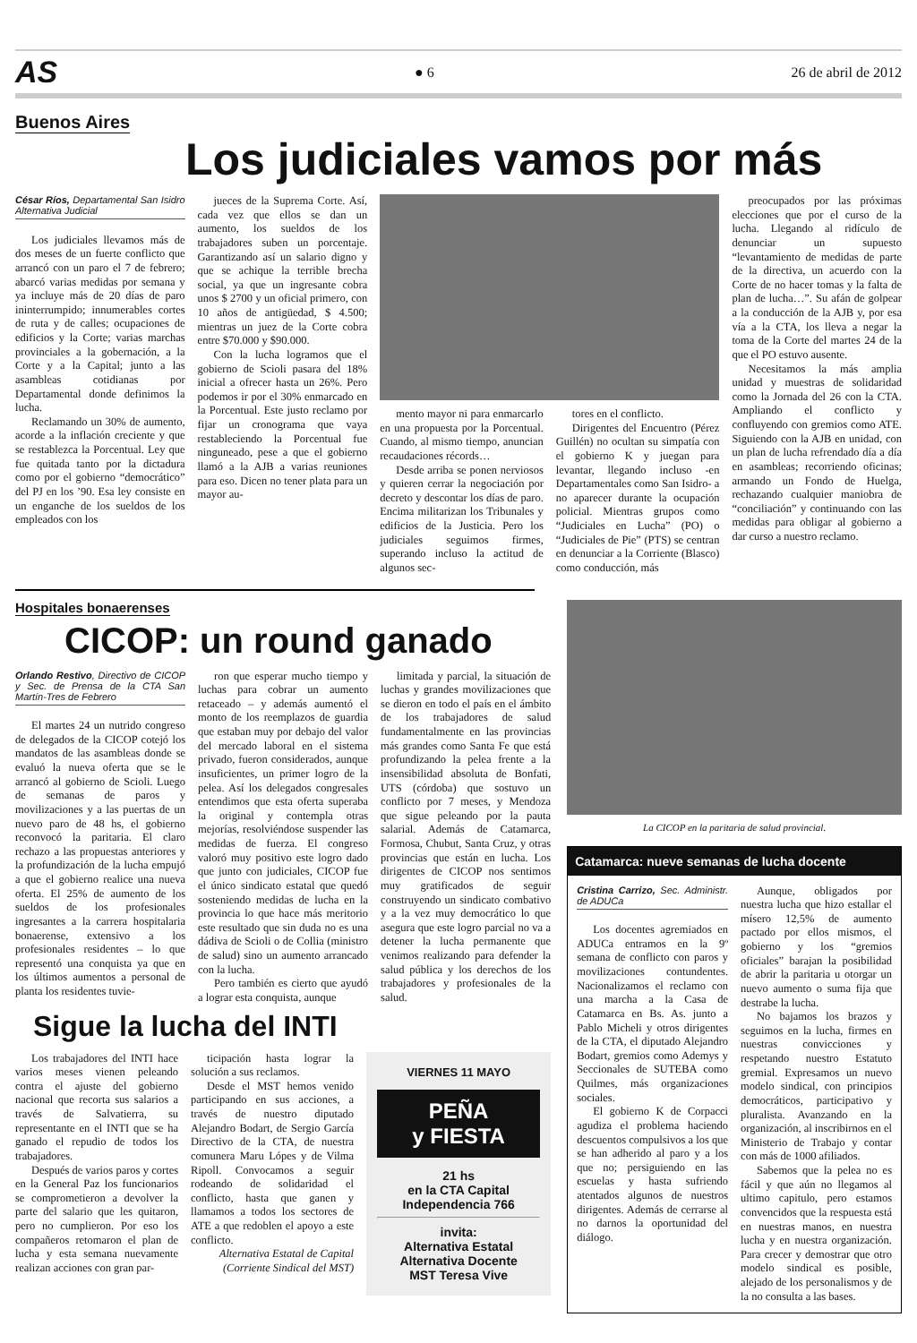AS ● 6 26 de abril de 2012
Buenos Aires
Los judiciales vamos por más
César Ríos, Departamental San Isidro Alternativa Judicial
Los judiciales llevamos más de dos meses de un fuerte conflicto que arrancó con un paro el 7 de febrero; abarcó varias medidas por semana y ya incluye más de 20 días de paro ininterrumpido; innumerables cortes de ruta y de calles; ocupaciones de edificios y la Corte; varias marchas provinciales a la gobernación, a la Corte y a la Capital; junto a las asambleas cotidianas por Departamental donde definimos la lucha.
Reclamando un 30% de aumento, acorde a la inflación creciente y que se restablezca la Porcentual. Ley que fue quitada tanto por la dictadura como por el gobierno “democrático” del PJ en los ’90. Esa ley consiste en un enganche de los sueldos de los empleados con los
jueces de la Suprema Corte. Así, cada vez que ellos se dan un aumento, los sueldos de los trabajadores suben un porcentaje. Garantizando así un salario digno y que se achique la terrible brecha social, ya que un ingresante cobra unos $ 2700 y un oficial primero, con 10 años de antigüedad, $ 4.500; mientras un juez de la Corte cobra entre $70.000 y $90.000.
Con la lucha logramos que el gobierno de Scioli pasara del 18% inicial a ofrecer hasta un 26%. Pero podemos ir por el 30% enmarcado en la Porcentual. Este justo reclamo por fijar un cronograma que vaya restableciendo la Porcentual fue ninguneado, pese a que el gobierno llamó a la AJB a varias reuniones para eso. Dicen no tener plata para un mayor au-
mento mayor ni para enmarcarlo en una propuesta por la Porcentual. Cuando, al mismo tiempo, anuncian recaudaciones récords…
Desde arriba se ponen nerviosos y quieren cerrar la negociación por decreto y descontar los días de paro. Encima militarizan los Tribunales y edificios de la Justicia. Pero los judiciales seguimos firmes, superando incluso la actitud de algunos sec-
tores en el conflicto.
Dirigentes del Encuentro (Pérez Guillén) no ocultan su simpatía con el gobierno K y juegan para levantar, llegando incluso -en Departamentales como San Isidro- a no aparecer durante la ocupación policial. Mientras grupos como “Judiciales en Lucha” (PO) o “Judiciales de Pie” (PTS) se centran en denunciar a la Corriente (Blasco) como conducción, más
preocupados por las próximas elecciones que por el curso de la lucha. Llegando al ridículo de denunciar un supuesto “levantamiento de medidas de parte de la directiva, un acuerdo con la Corte de no hacer tomas y la falta de plan de lucha…”. Su afán de golpear a la conducción de la AJB y, por esa vía a la CTA, los lleva a negar la toma de la Corte del martes 24 de la que el PO estuvo ausente.
Necesitamos la más amplia unidad y muestras de solidaridad como la Jornada del 26 con la CTA. Ampliando el conflicto y confluyendo con gremios como ATE. Siguiendo con la AJB en unidad, con un plan de lucha refrendado día a día en asambleas; recorriendo oficinas; armando un Fondo de Huelga, rechazando cualquier maniobra de “conciliación” y continuando con las medidas para obligar al gobierno a dar curso a nuestro reclamo.
Hospitales bonaerenses
CICOP: un round ganado
Orlando Restivo, Directivo de CICOP y Sec. de Prensa de la CTA San Martín-Tres de Febrero
El martes 24 un nutrido congreso de delegados de la CICOP cotejó los mandatos de las asambleas donde se evaluó la nueva oferta que se le arrancó al gobierno de Scioli. Luego de semanas de paros y movilizaciones y a las puertas de un nuevo paro de 48 hs, el gobierno reconvocó la paritaria. El claro rechazo a las propuestas anteriores y la profundización de la lucha empujó a que el gobierno realice una nueva oferta. El 25% de aumento de los sueldos de los profesionales ingresantes a la carrera hospitalaria bonaerense, extensivo a los profesionales residentes – lo que representó una conquista ya que en los últimos aumentos a personal de planta los residentes tuvie-
ron que esperar mucho tiempo y luchas para cobrar un aumento retaceado – y además aumentó el monto de los reemplazos de guardia que estaban muy por debajo del valor del mercado laboral en el sistema privado, fueron considerados, aunque insuficientes, un primer logro de la pelea. Así los delegados congresales entendimos que esta oferta superaba la original y contempla otras mejorías, resolviéndose suspender las medidas de fuerza. El congreso valoró muy positivo este logro dado que junto con judiciales, CICOP fue el único sindicato estatal que quedó sosteniendo medidas de lucha en la provincia lo que hace más meritorio este resultado que sin duda no es una dádiva de Scioli o de Collia (ministro de salud) sino un aumento arrancado con la lucha.
Pero también es cierto que ayudó a lograr esta conquista, aunque
limitada y parcial, la situación de luchas y grandes movilizaciones que se dieron en todo el país en el ámbito de los trabajadores de salud fundamentalmente en las provincias más grandes como Santa Fe que está profundizando la pelea frente a la insensibilidad absoluta de Bonfati, UTS (córdoba) que sostuvo un conflicto por 7 meses, y Mendoza que sigue peleando por la pauta salarial. Además de Catamarca, Formosa, Chubut, Santa Cruz, y otras provincias que están en lucha. Los dirigentes de CICOP nos sentimos muy gratificados de seguir construyendo un sindicato combativo y a la vez muy democrático lo que asegura que este logro parcial no va a detener la lucha permanente que venimos realizando para defender la salud pública y los derechos de los trabajadores y profesionales de la salud.
Sigue la lucha del INTI
Los trabajadores del INTI hace varios meses vienen peleando contra el ajuste del gobierno nacional que recorta sus salarios a través de Salvatierra, su representante en el INTI que se ha ganado el repudio de todos los trabajadores.
Después de varios paros y cortes en la General Paz los funcionarios se comprometieron a devolver la parte del salario que les quitaron, pero no cumplieron. Por eso los compañeros retomaron el plan de lucha y esta semana nuevamente realizan acciones con gran par-
ticipación hasta lograr la solución a sus reclamos.
Desde el MST hemos venido participando en sus acciones, a través de nuestro diputado Alejandro Bodart, de Sergio García Directivo de la CTA, de nuestra comunera Maru Lópes y de Vilma Ripoll. Convocamos a seguir rodeando de solidaridad el conflicto, hasta que ganen y llamamos a todos los sectores de ATE a que redoblen el apoyo a este conflicto.
Alternativa Estatal de Capital (Corriente Sindical del MST)
VIERNES 11 MAYO
PEÑA
y FIESTA
21 hs
en la CTA Capital
Independencia 766
invita:
Alternativa Estatal
Alternativa Docente
MST Teresa Vive
La CICOP en la paritaria de salud provincial.
Catamarca: nueve semanas de lucha docente
Cristina Carrizo, Sec. Administr. de ADUCa
Los docentes agremiados en ADUCa entramos en la 9º semana de conflicto con paros y movilizaciones contundentes. Nacionalizamos el reclamo con una marcha a la Casa de Catamarca en Bs. As. junto a Pablo Micheli y otros dirigentes de la CTA, el diputado Alejandro Bodart, gremios como Ademys y Seccionales de SUTEBA como Quilmes, más organizaciones sociales.
El gobierno K de Corpacci agudiza el problema haciendo descuentos compulsivos a los que se han adherido al paro y a los que no; persiguiendo en las escuelas y hasta sufriendo atentados algunos de nuestros dirigentes. Además de cerrarse al no darnos la oportunidad del diálogo.
Aunque, obligados por nuestra lucha que hizo estallar el mísero 12,5% de aumento pactado por ellos mismos, el gobierno y los “gremios oficiales” barajan la posibilidad de abrir la paritaria u otorgar un nuevo aumento o suma fija que destrabe la lucha.
No bajamos los brazos y seguimos en la lucha, firmes en nuestras convicciones y respetando nuestro Estatuto gremial. Expresamos un nuevo modelo sindical, con principios democráticos, participativo y pluralista. Avanzando en la organización, al inscribirnos en el Ministerio de Trabajo y contar con más de 1000 afiliados.
Sabemos que la pelea no es fácil y que aún no llegamos al ultimo capitulo, pero estamos convencidos que la respuesta está en nuestras manos, en nuestra lucha y en nuestra organización. Para crecer y demostrar que otro modelo sindical es posible, alejado de los personalismos y de la no consulta a las bases.